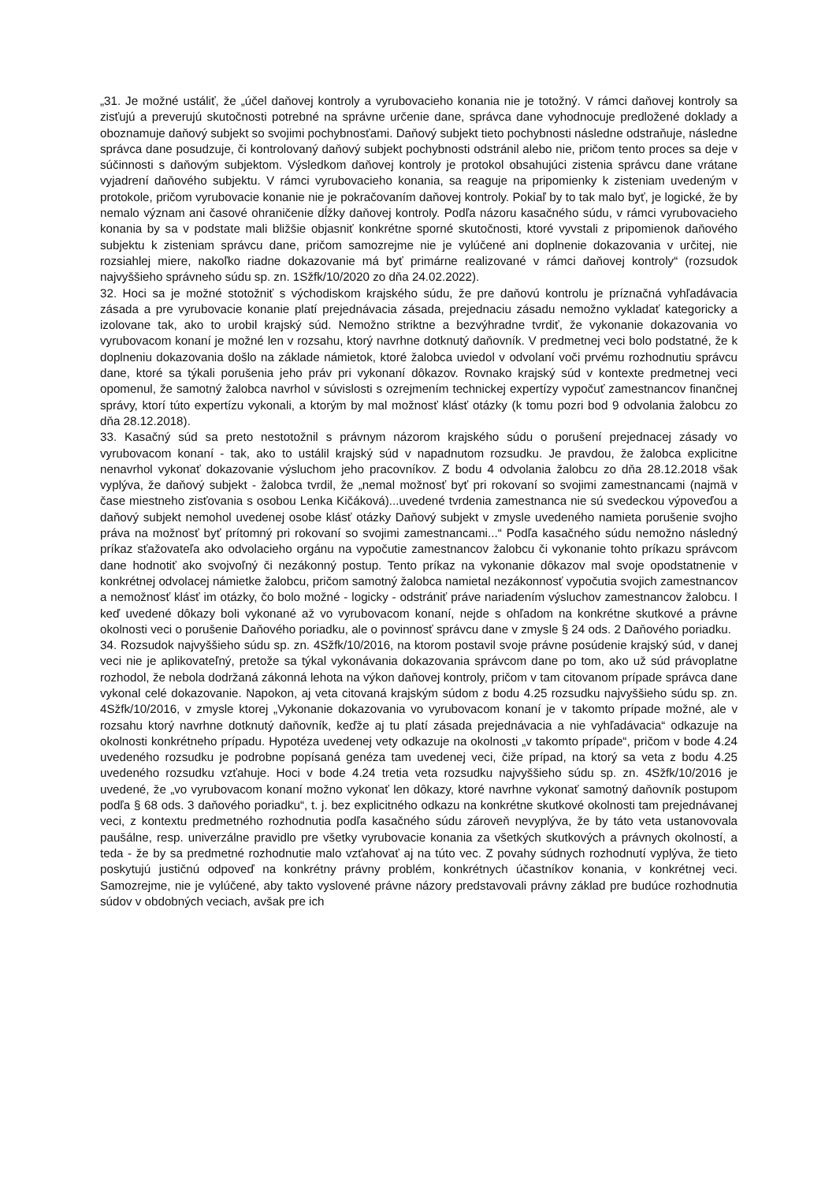„31. Je možné ustáliť, že „účel daňovej kontroly a vyrubovacieho konania nie je totožný. V rámci daňovej kontroly sa zisťujú a preverujú skutočnosti potrebné na správne určenie dane, správca dane vyhodnocuje predložené doklady a oboznamuje daňový subjekt so svojimi pochybnosťami. Daňový subjekt tieto pochybnosti následne odstraňuje, následne správca dane posudzuje, či kontrolovaný daňový subjekt pochybnosti odstránil alebo nie, pričom tento proces sa deje v súčinnosti s daňovým subjektom. Výsledkom daňovej kontroly je protokol obsahujúci zistenia správcu dane vrátane vyjadrení daňového subjektu. V rámci vyrubovacieho konania, sa reaguje na pripomienky k zisteniam uvedeným v protokole, pričom vyrubovacie konanie nie je pokračovaním daňovej kontroly. Pokiaľ by to tak malo byť, je logické, že by nemalo význam ani časové ohraničenie dĺžky daňovej kontroly. Podľa názoru kasačného súdu, v rámci vyrubovacieho konania by sa v podstate mali bližšie objasniť konkrétne sporné skutočnosti, ktoré vyvstali z pripomienok daňového subjektu k zisteniam správcu dane, pričom samozrejme nie je vylúčené ani doplnenie dokazovania v určitej, nie rozsiahlej miere, nakoľko riadne dokazovanie má byť primárne realizované v rámci daňovej kontroly“ (rozsudok najvyššieho správneho súdu sp. zn. 1Sžfk/10/2020 zo dňa 24.02.2022).
32. Hoci sa je možné stotožniť s východiskom krajského súdu, že pre daňovú kontrolu je príznačná vyhľadávacia zásada a pre vyrubovacie konanie platí prejednávacia zásada, prejednaciu zásadu nemožno vykladať kategoricky a izolovane tak, ako to urobil krajský súd. Nemožno striktne a bezvýhradne tvrdiť, že vykonanie dokazovania vo vyrubovacom konaní je možné len v rozsahu, ktorý navrhne dotknutý daňovník. V predmetnej veci bolo podstatné, že k doplneniu dokazovania došlo na základe námietok, ktoré žalobca uviedol v odvolaní voči prvému rozhodnutiu správcu dane, ktoré sa týkali porušenia jeho práv pri vykonaní dôkazov. Rovnako krajský súd v kontexte predmetnej veci opomenul, že samotný žalobca navrhol v súvislosti s ozrejmením technickej expertízy vypočuť zamestnancov finančnej správy, ktorí túto expertízu vykonali, a ktorým by mal možnosť klásť otázky (k tomu pozri bod 9 odvolania žalobcu zo dňa 28.12.2018).
33. Kasačný súd sa preto nestotožnil s právnym názorom krajského súdu o porušení prejednacej zásady vo vyrubovacom konaní - tak, ako to ustálil krajský súd v napadnutom rozsudku. Je pravdou, že žalobca explicitne nenavrhol vykonať dokazovanie výsluchom jeho pracovníkov. Z bodu 4 odvolania žalobcu zo dňa 28.12.2018 však vyplýva, že daňový subjekt - žalobca tvrdil, že „nemal možnosť byť pri rokovaní so svojimi zamestnancami (najmä v čase miestneho zisťovania s osobou Lenka Kičáková)...uvedené tvrdenia zamestnanca nie sú svedeckou výpoveďou a daňový subjekt nemohol uvedenej osobe klásť otázky Daňový subjekt v zmysle uvedeného namieta porušenie svojho práva na možnosť byť prítomný pri rokovaní so svojimi zamestnancami...“ Podľa kasačného súdu nemožno následný príkaz sťažovateľa ako odvolacieho orgánu na vypočutie zamestnancov žalobcu či vykonanie tohto príkazu správcom dane hodnotiť ako svojvoľný či nezákonný postup. Tento príkaz na vykonanie dôkazov mal svoje opodstatnenie v konkrétnej odvolacej námietke žalobcu, pričom samotný žalobca namietal nezákonnosť vypočutia svojich zamestnancov a nemožnosť klásť im otázky, čo bolo možné - logicky - odstrániť práve nariadením výsluchov zamestnancov žalobcu. I keď uvedené dôkazy boli vykonané až vo vyrubovacom konaní, nejde s ohľadom na konkrétne skutkové a právne okolnosti veci o porušenie Daňového poriadku, ale o povinnosť správcu dane v zmysle § 24 ods. 2 Daňového poriadku.
34. Rozsudok najvyššieho súdu sp. zn. 4Sžfk/10/2016, na ktorom postavil svoje právne posúdenie krajský súd, v danej veci nie je aplikovateľný, pretože sa týkal vykonávania dokazovania správcom dane po tom, ako už súd právoplatne rozhodol, že nebola dodržaná zákonná lehota na výkon daňovej kontroly, pričom v tam citovanom prípade správca dane vykonal celé dokazovanie. Napokon, aj veta citovaná krajským súdom z bodu 4.25 rozsudku najvyššieho súdu sp. zn. 4Sžfk/10/2016, v zmysle ktorej „Vykonanie dokazovania vo vyrubovacom konaní je v takomto prípade možné, ale v rozsahu ktorý navrhne dotknutý daňovník, keďže aj tu platí zásada prejednávacia a nie vyhľadávacia“ odkazuje na okolnosti konkrétneho prípadu. Hypotéza uvedenej vety odkazuje na okolnosti „v takomto prípade“, pričom v bode 4.24 uvedeného rozsudku je podrobne popísaná genéza tam uvedenej veci, čiže prípad, na ktorý sa veta z bodu 4.25 uvedeného rozsudku vzťahuje. Hoci v bode 4.24 tretia veta rozsudku najvyššieho súdu sp. zn. 4Sžfk/10/2016 je uvedené, že „vo vyrubovacom konaní možno vykonať len dôkazy, ktoré navrhne vykonať samotný daňovník postupom podľa § 68 ods. 3 daňového poriadku“, t. j. bez explicitného odkazu na konkrétne skutkové okolnosti tam prejednávanej veci, z kontextu predmetného rozhodnutia podľa kasačného súdu zároveň nevyplýva, že by táto veta ustanovovala paušálne, resp. univerzálne pravidlo pre všetky vyrubovacie konania za všetkých skutkových a právnych okolností, a teda - že by sa predmetné rozhodnutie malo vzťahovať aj na túto vec. Z povahy súdnych rozhodnutí vyplýva, že tieto poskytujú justičnú odpoveď na konkrétny právny problém, konkrétnych účastníkov konania, v konkrétnej veci. Samozrejme, nie je vylúčené, aby takto vyslovené právne názory predstavovali právny základ pre budúce rozhodnutia súdov v obdobných veciach, avšak pre ich